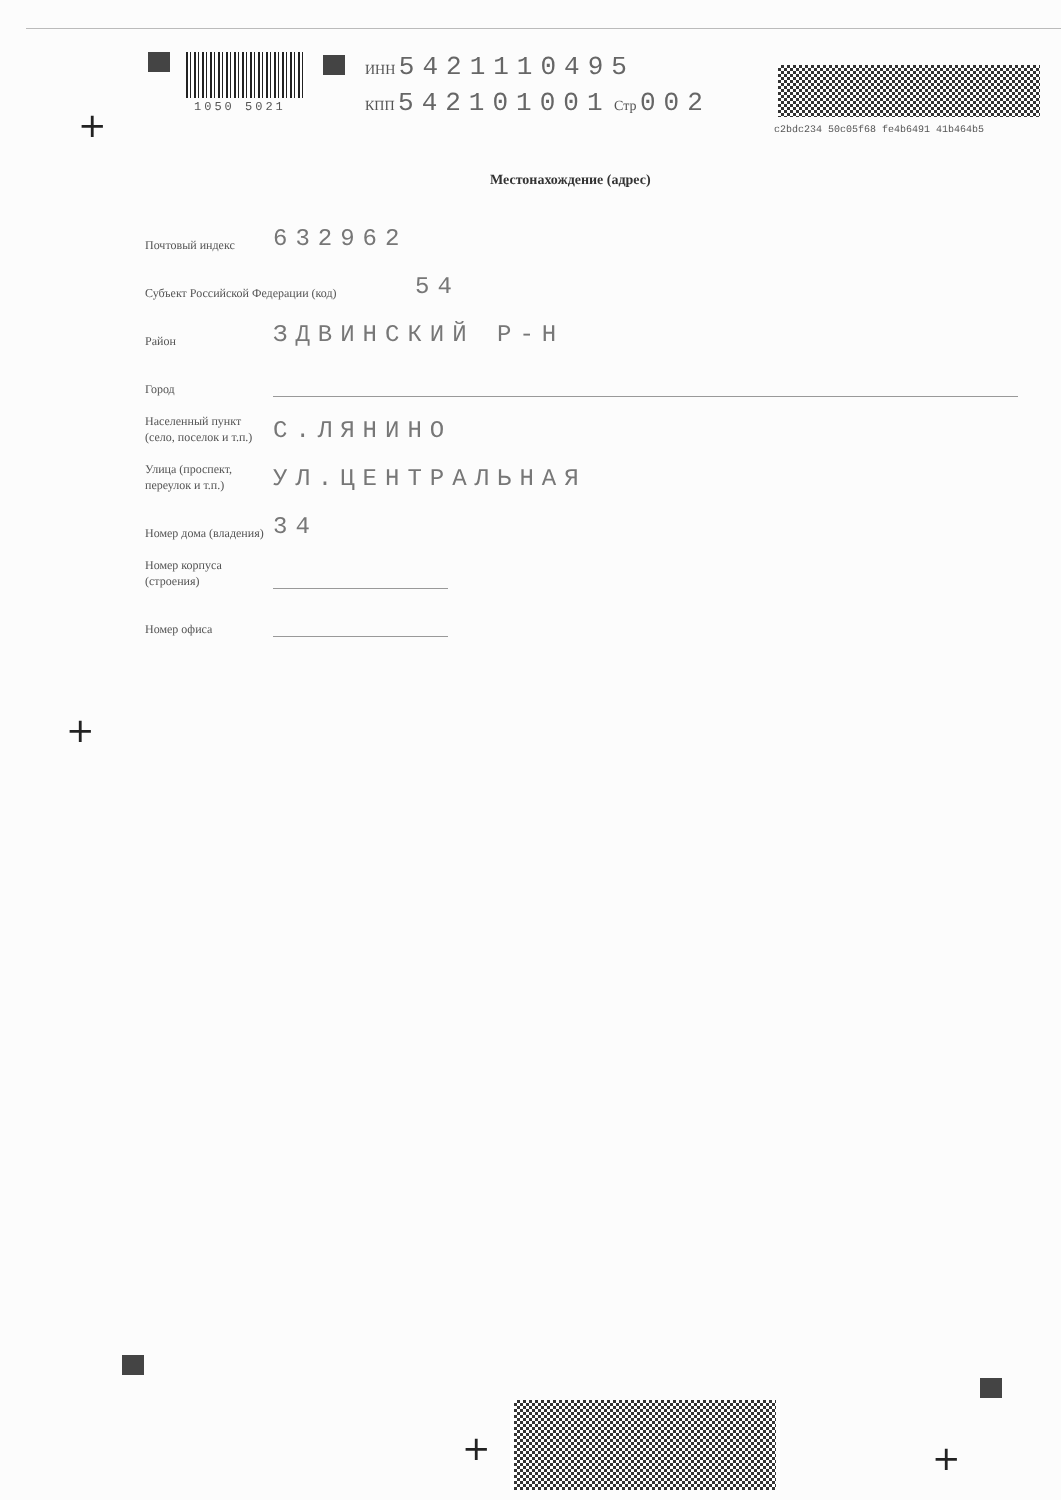1050 5021
ИНН 5421110495
КПП 542101001 Стр 002
c2bdc234 50c05f68 fe4b6491 41b464b5
+
Местонахождение (адрес)
Почтовый индекс
632962
Субъект Российской Федерации (код)
54
Район
ЗДВИНСКИЙ Р-Н
Город
Населенный пункт (село, поселок и т.п.)
С.ЛЯНИНО
Улица (проспект, переулок и т.п.)
УЛ.ЦЕНТРАЛЬНАЯ
Номер дома (владения)
34
Номер корпуса (строения)
Номер офиса
+
+ +